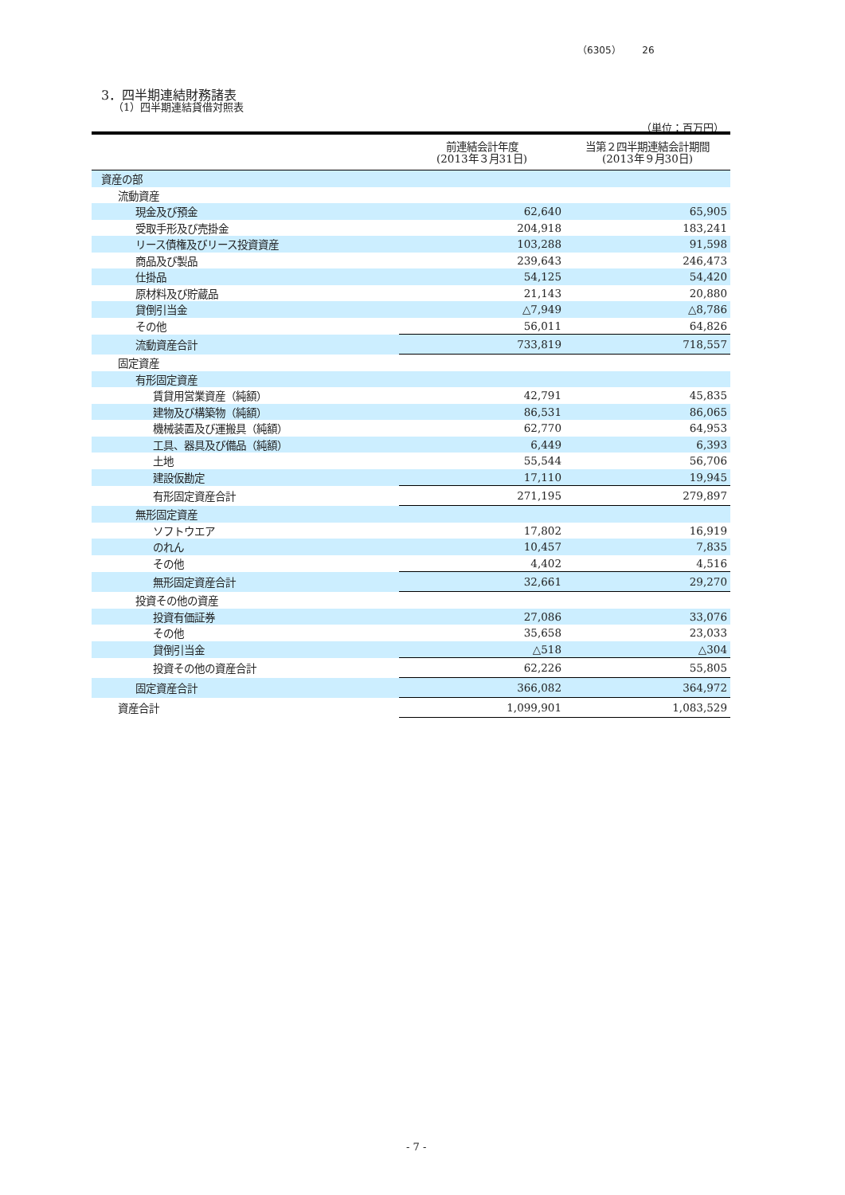（6305） 26
3．四半期連結財務諸表
（1）四半期連結貸借対照表
（単位：百万円）
| | 前連結会計年度 (2013年３月31日) | 当第２四半期連結会計期間 (2013年９月30日) |
| --- | --- | --- |
| 資産の部 | | |
| 流動資産 | | |
| 現金及び預金 | 62,640 | 65,905 |
| 受取手形及び売掛金 | 204,918 | 183,241 |
| リース債権及びリース投資資産 | 103,288 | 91,598 |
| 商品及び製品 | 239,643 | 246,473 |
| 仕掛品 | 54,125 | 54,420 |
| 原材料及び貯蔵品 | 21,143 | 20,880 |
| 貸倒引当金 | △7,949 | △8,786 |
| その他 | 56,011 | 64,826 |
| 流動資産合計 | 733,819 | 718,557 |
| 固定資産 | | |
| 有形固定資産 | | |
| 賃貸用営業資産（純額） | 42,791 | 45,835 |
| 建物及び構築物（純額） | 86,531 | 86,065 |
| 機械装置及び運搬具（純額） | 62,770 | 64,953 |
| 工具、器具及び備品（純額） | 6,449 | 6,393 |
| 土地 | 55,544 | 56,706 |
| 建設仮勘定 | 17,110 | 19,945 |
| 有形固定資産合計 | 271,195 | 279,897 |
| 無形固定資産 | | |
| ソフトウエア | 17,802 | 16,919 |
| のれん | 10,457 | 7,835 |
| その他 | 4,402 | 4,516 |
| 無形固定資産合計 | 32,661 | 29,270 |
| 投資その他の資産 | | |
| 投資有価証券 | 27,086 | 33,076 |
| その他 | 35,658 | 23,033 |
| 貸倒引当金 | △518 | △304 |
| 投資その他の資産合計 | 62,226 | 55,805 |
| 固定資産合計 | 366,082 | 364,972 |
| 資産合計 | 1,099,901 | 1,083,529 |
- 7 -